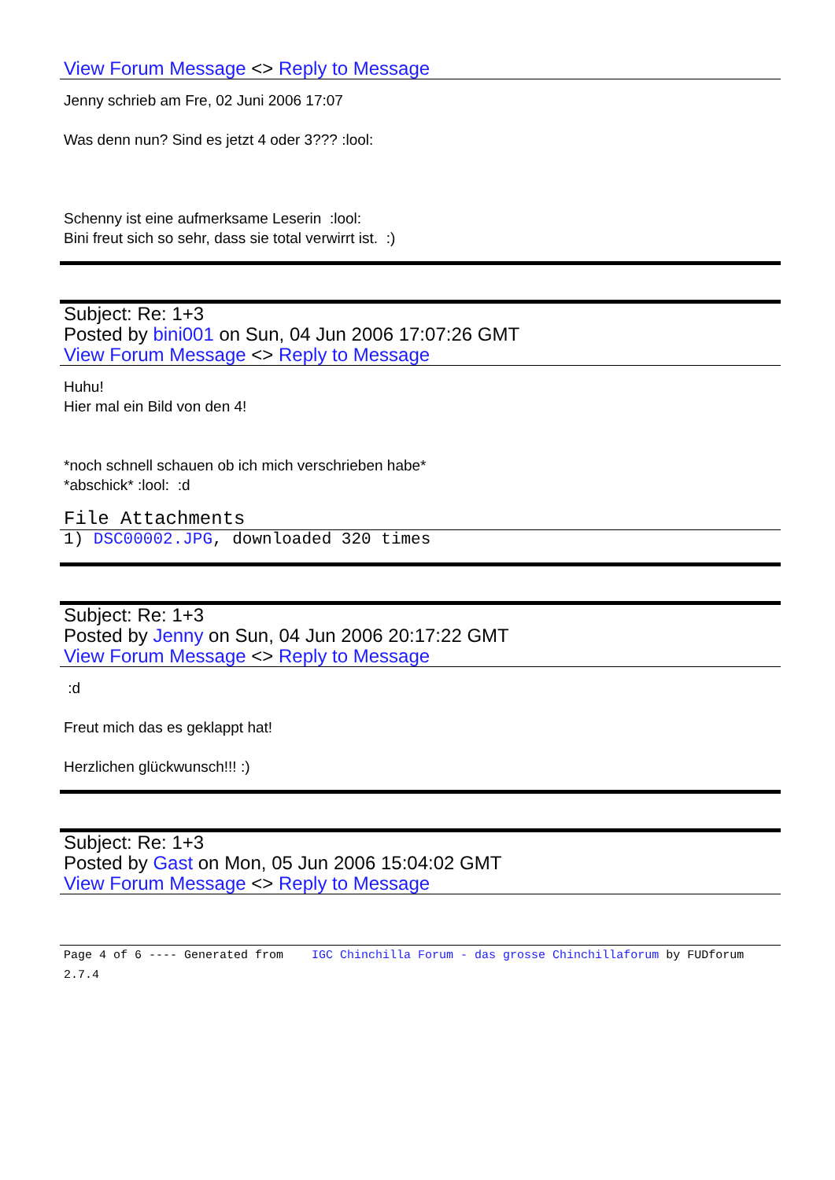View Forum Message <> Reply to Message
Jenny schrieb am Fre, 02 Juni 2006 17:07
Was denn nun? Sind es jetzt 4 oder 3??? :lool:
Schenny ist eine aufmerksame Leserin :lool:
Bini freut sich so sehr, dass sie total verwirrt ist. :)
Subject: Re: 1+3
Posted by bini001 on Sun, 04 Jun 2006 17:07:26 GMT
View Forum Message <> Reply to Message
Huhu!
Hier mal ein Bild von den 4!
*noch schnell schauen ob ich mich verschrieben habe*
*abschick* :lool: :d
File Attachments
1) DSC00002.JPG, downloaded 320 times
Subject: Re: 1+3
Posted by Jenny on Sun, 04 Jun 2006 20:17:22 GMT
View Forum Message <> Reply to Message
:d
Freut mich das es geklappt hat!
Herzlichen glückwunsch!!! :)
Subject: Re: 1+3
Posted by Gast on Mon, 05 Jun 2006 15:04:02 GMT
View Forum Message <> Reply to Message
Page 4 of 6 ---- Generated from IGC Chinchilla Forum - das grosse Chinchillaforum by FUDforum 2.7.4